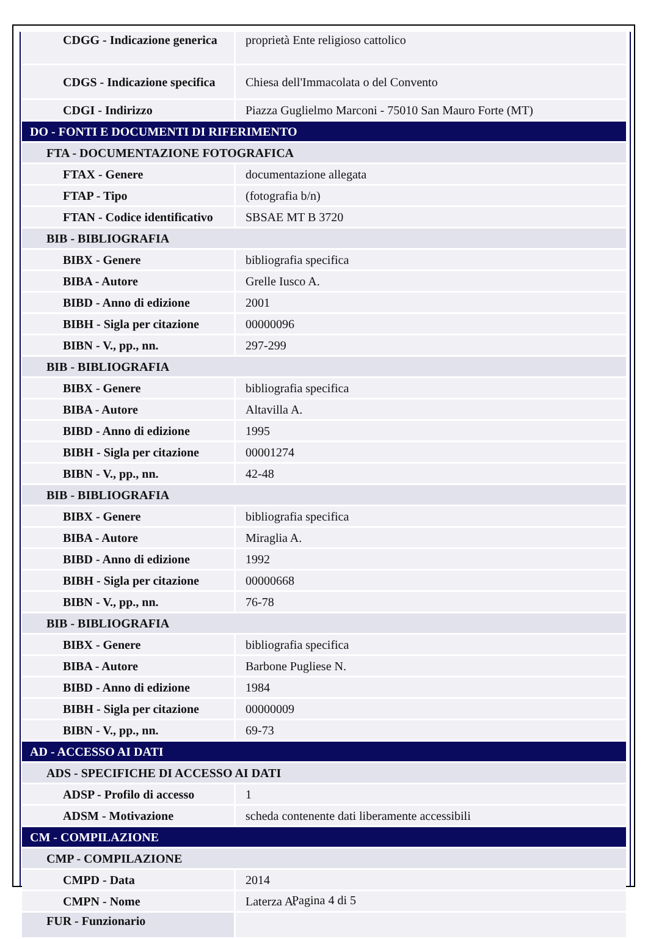| CDGG - Indicazione generica | proprietà Ente religioso cattolico |
| CDGS - Indicazione specifica | Chiesa dell'Immacolata o del Convento |
| CDGI - Indirizzo | Piazza Guglielmo Marconi - 75010 San Mauro Forte (MT) |
| DO - FONTI E DOCUMENTI DI RIFERIMENTO | |
| FTA - DOCUMENTAZIONE FOTOGRAFICA | |
| FTAX - Genere | documentazione allegata |
| FTAP - Tipo | (fotografia b/n) |
| FTAN - Codice identificativo | SBSAE MT B 3720 |
| BIB - BIBLIOGRAFIA | |
| BIBX - Genere | bibliografia specifica |
| BIBA - Autore | Grelle Iusco A. |
| BIBD - Anno di edizione | 2001 |
| BIBH - Sigla per citazione | 00000096 |
| BIBN - V., pp., nn. | 297-299 |
| BIB - BIBLIOGRAFIA | |
| BIBX - Genere | bibliografia specifica |
| BIBA - Autore | Altavilla A. |
| BIBD - Anno di edizione | 1995 |
| BIBH - Sigla per citazione | 00001274 |
| BIBN - V., pp., nn. | 42-48 |
| BIB - BIBLIOGRAFIA | |
| BIBX - Genere | bibliografia specifica |
| BIBA - Autore | Miraglia A. |
| BIBD - Anno di edizione | 1992 |
| BIBH - Sigla per citazione | 00000668 |
| BIBN - V., pp., nn. | 76-78 |
| BIB - BIBLIOGRAFIA | |
| BIBX - Genere | bibliografia specifica |
| BIBA - Autore | Barbone Pugliese N. |
| BIBD - Anno di edizione | 1984 |
| BIBH - Sigla per citazione | 00000009 |
| BIBN - V., pp., nn. | 69-73 |
| AD - ACCESSO AI DATI | |
| ADS - SPECIFICHE DI ACCESSO AI DATI | |
| ADSP - Profilo di accesso | 1 |
| ADSM - Motivazione | scheda contenente dati liberamente accessibili |
| CM - COMPILAZIONE | |
| CMP - COMPILAZIONE | |
| CMPD - Data | 2014 |
| CMPN - Nome | Laterza A. |
| FUR - Funzionario | |
Pagina 4 di 5